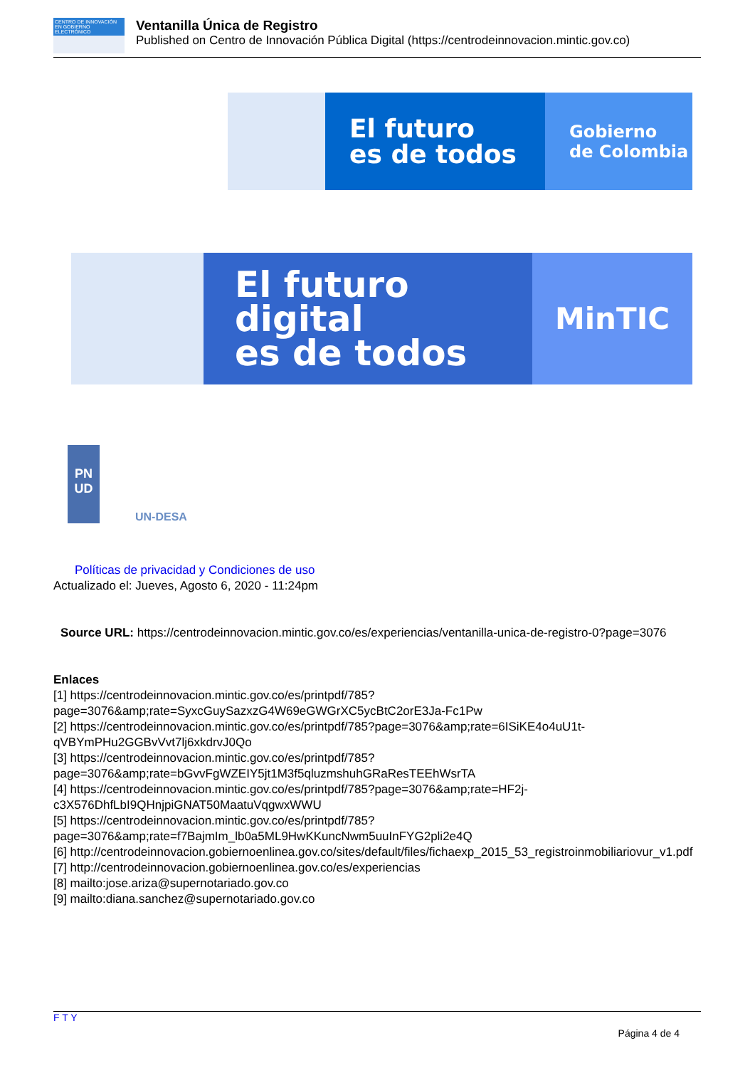CENTRO DE INNOVACIÓN EN GOBIERNO ELECTRÓNICO
Ventanilla Única de Registro
Published on Centro de Innovación Pública Digital (https://centrodeinnovacion.mintic.gov.co)
El futuro
es de todos
Gobierno
de Colombia
El futuro digital
es de todos
MinTIC
PN
UD
UN-DESA
Políticas de privacidad y Condiciones de uso
Actualizado el: Jueves, Agosto 6, 2020 - 11:24pm
Source URL: https://centrodeinnovacion.mintic.gov.co/es/experiencias/ventanilla-unica-de-registro-0?page=3076
Enlaces
[1] https://centrodeinnovacion.mintic.gov.co/es/printpdf/785?page=3076&amp;rate=SyxcGuySazxzG4W69eGWGrXC5ycBtC2orE3Ja-Fc1Pw
[2] https://centrodeinnovacion.mintic.gov.co/es/printpdf/785?page=3076&amp;rate=6ISiKE4o4uU1t-qVBYmPHu2GGBvVvt7lj6xkdrvJ0Qo
[3] https://centrodeinnovacion.mintic.gov.co/es/printpdf/785?page=3076&amp;rate=bGvvFgWZEIY5jt1M3f5qluzmshuhGRaResTEEhWsrTA
[4] https://centrodeinnovacion.mintic.gov.co/es/printpdf/785?page=3076&amp;rate=HF2j-c3X576DhfLbI9QHnjpiGNAT50MaatuVqgwxWWU
[5] https://centrodeinnovacion.mintic.gov.co/es/printpdf/785?page=3076&amp;rate=f7BajmIm_lb0a5ML9HwKKuncNwm5uuInFYG2pli2e4Q
[6] http://centrodeinnovacion.gobiernoenlinea.gov.co/sites/default/files/fichaexp_2015_53_registroinmobiliariovur_v1.pdf
[7] http://centrodeinnovacion.gobiernoenlinea.gov.co/es/experiencias
[8] mailto:jose.ariza@supernotariado.gov.co
[9] mailto:diana.sanchez@supernotariado.gov.co
F T Y
Página 4 de 4